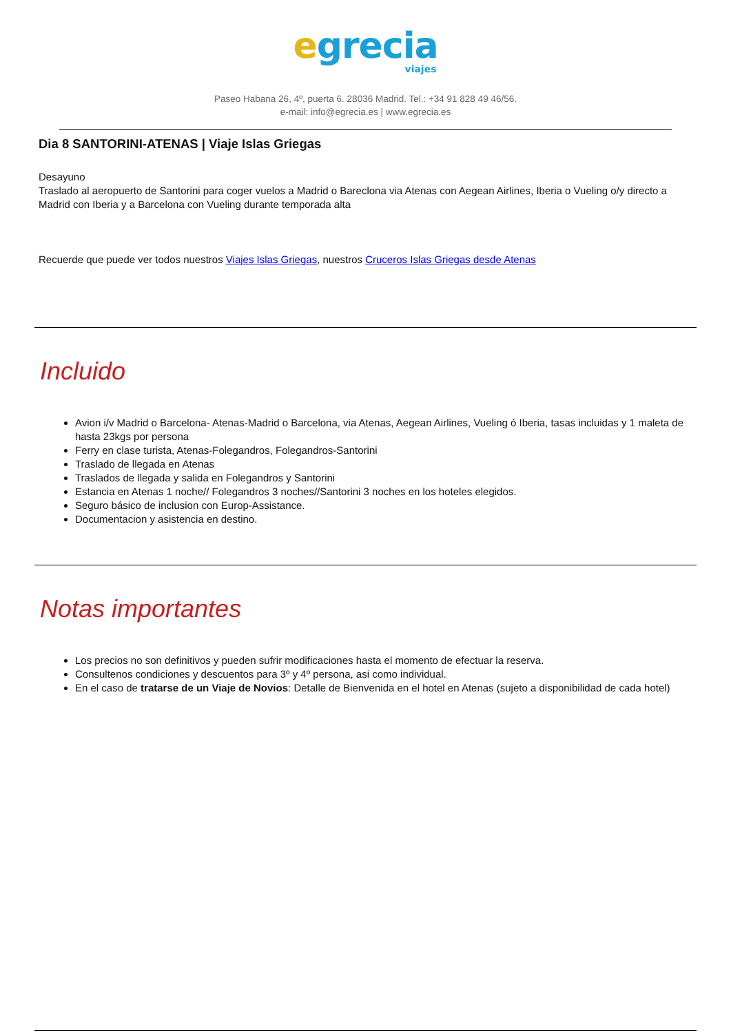egrecia
viajes
Paseo Habana 26, 4º, puerta 6. 28036 Madrid. Tel.: +34 91 828 49 46/56.
e-mail: info@egrecia.es | www.egrecia.es
Dia 8 SANTORINI-ATENAS | Viaje Islas Griegas
Desayuno
Traslado al aeropuerto de Santorini para coger vuelos a Madrid o Bareclona via Atenas con Aegean Airlines, Iberia o Vueling o/y directo a Madrid con Iberia y a Barcelona con Vueling durante temporada alta
Recuerde que puede ver todos nuestros Viajes Islas Griegas, nuestros Cruceros Islas Griegas desde Atenas
Incluido
Avion i/v Madrid o Barcelona- Atenas-Madrid o Barcelona, via Atenas, Aegean Airlines, Vueling ó Iberia, tasas incluidas y 1 maleta de hasta 23kgs por persona
Ferry en clase turista, Atenas-Folegandros, Folegandros-Santorini
Traslado de llegada en Atenas
Traslados de llegada y salida en Folegandros y Santorini
Estancia en Atenas 1 noche// Folegandros 3 noches//Santorini 3 noches en los hoteles elegidos.
Seguro básico de inclusion con Europ-Assistance.
Documentacion y asistencia en destino.
Notas importantes
Los precios no son definitivos y pueden sufrir modificaciones hasta el momento de efectuar la reserva.
Consultenos condiciones y descuentos para 3º y 4º persona, asi como individual.
En el caso de tratarse de un Viaje de Novios: Detalle de Bienvenida en el hotel en Atenas (sujeto a disponibilidad de cada hotel)